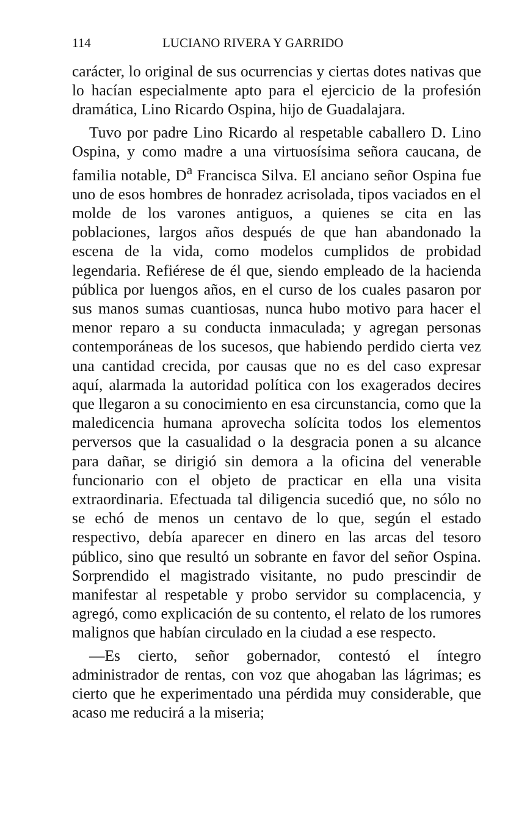114 LUCIANO RIVERA Y GARRIDO
carácter, lo original de sus ocurrencias y ciertas dotes nativas que lo hacían especialmente apto para el ejercicio de la profesión dramática, Lino Ricardo Ospina, hijo de Guadalajara.
Tuvo por padre Lino Ricardo al respetable caballero D. Lino Ospina, y como madre a una virtuosísima señora caucana, de familia notable, D<sup>a</sup> Francisca Silva. El anciano señor Ospina fue uno de esos hombres de honradez acrisolada, tipos vaciados en el molde de los varones antiguos, a quienes se cita en las poblaciones, largos años después de que han abandonado la escena de la vida, como modelos cumplidos de probidad legendaria. Refiérese de él que, siendo empleado de la hacienda pública por luengos años, en el curso de los cuales pasaron por sus manos sumas cuantiosas, nunca hubo motivo para hacer el menor reparo a su conducta inmaculada; y agregan personas contemporáneas de los sucesos, que habiendo perdido cierta vez una cantidad crecida, por causas que no es del caso expresar aquí, alarmada la autoridad política con los exagerados decires que llegaron a su conocimiento en esa circunstancia, como que la maledicencia humana aprovecha solícita todos los elementos perversos que la casualidad o la desgracia ponen a su alcance para dañar, se dirigió sin demora a la oficina del venerable funcionario con el objeto de practicar en ella una visita extraordinaria. Efectuada tal diligencia sucedió que, no sólo no se echó de menos un centavo de lo que, según el estado respectivo, debía aparecer en dinero en las arcas del tesoro público, sino que resultó un sobrante en favor del señor Ospina. Sorprendido el magistrado visitante, no pudo prescindir de manifestar al respetable y probo servidor su complacencia, y agregó, como explicación de su contento, el relato de los rumores malignos que habían circulado en la ciudad a ese respecto.
—Es cierto, señor gobernador, contestó el íntegro administrador de rentas, con voz que ahogaban las lágrimas; es cierto que he experimentado una pérdida muy considerable, que acaso me reducirá a la miseria;